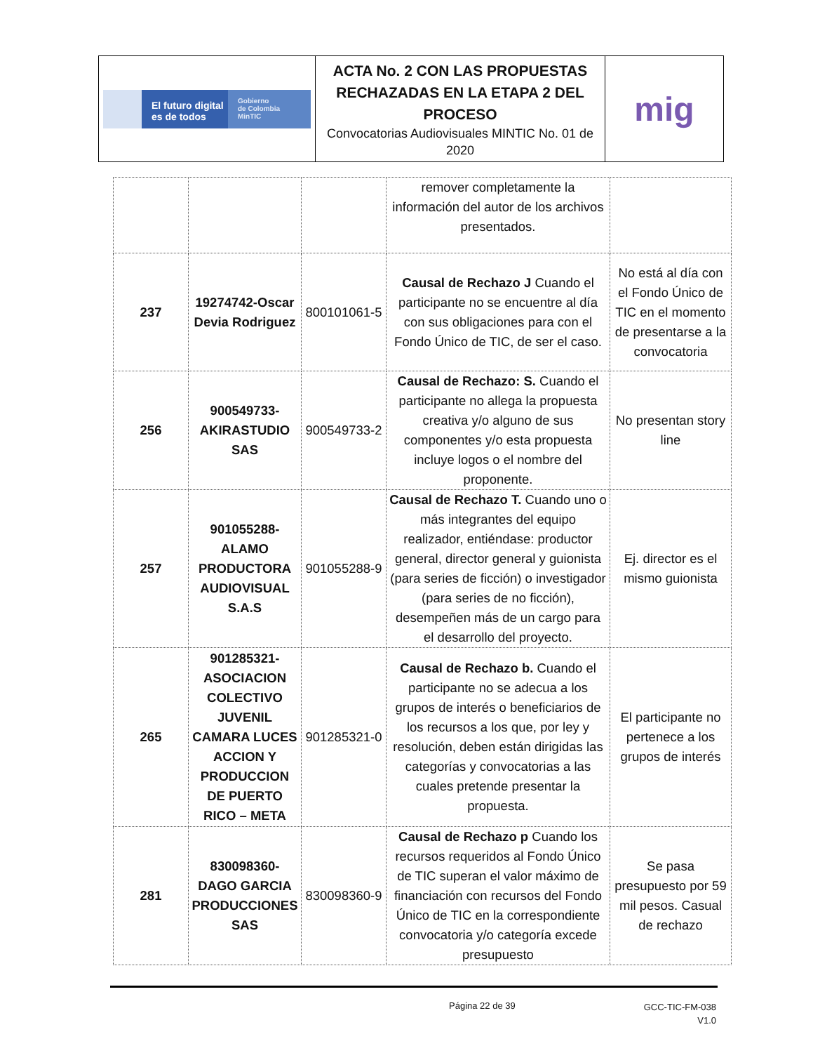| El futuro digital es de todos Gobierno de Colombia MinTIC | ACTA No. 2 CON LAS PROPUESTAS RECHAZADAS EN LA ETAPA 2 DEL PROCESO Convocatorias Audiovisuales MINTIC No. 01 de 2020 | mig |
| | | | remover completamente la información del autor de los archivos presentados. | |
| 237 | 19274742-Oscar Devia Rodriguez | 800101061-5 | Causal de Rechazo J Cuando el participante no se encuentre al día con sus obligaciones para con el Fondo Único de TIC, de ser el caso. | No está al día con el Fondo Único de TIC en el momento de presentarse a la convocatoria |
| 256 | 900549733-AKIRASTUDIO SAS | 900549733-2 | Causal de Rechazo: S. Cuando el participante no allega la propuesta creativa y/o alguno de sus componentes y/o esta propuesta incluye logos o el nombre del proponente. | No presentan story line |
| 257 | 901055288-ALAMO PRODUCTORA AUDIOVISUAL S.A.S | 901055288-9 | Causal de Rechazo T. Cuando uno o más integrantes del equipo realizador, entiéndase: productor general, director general y guionista (para series de ficción) o investigador (para series de no ficción), desempeñen más de un cargo para el desarrollo del proyecto. | Ej. director es el mismo guionista |
| 265 | 901285321-ASOCIACION COLECTIVO JUVENIL CAMARA LUCES ACCION Y PRODUCCION DE PUERTO RICO – META | 901285321-0 | Causal de Rechazo b. Cuando el participante no se adecua a los grupos de interés o beneficiarios de los recursos a los que, por ley y resolución, deben están dirigidas las categorías y convocatorias a las cuales pretende presentar la propuesta. | El participante no pertenece a los grupos de interés |
| 281 | 830098360-DAGO GARCIA PRODUCCIONES SAS | 830098360-9 | Causal de Rechazo p Cuando los recursos requeridos al Fondo Único de TIC superan el valor máximo de financiación con recursos del Fondo Único de TIC en la correspondiente convocatoria y/o categoría excede presupuesto | Se pasa presupuesto por 59 mil pesos. Casual de rechazo |
Página 22 de 39
GCC-TIC-FM-038
V1.0